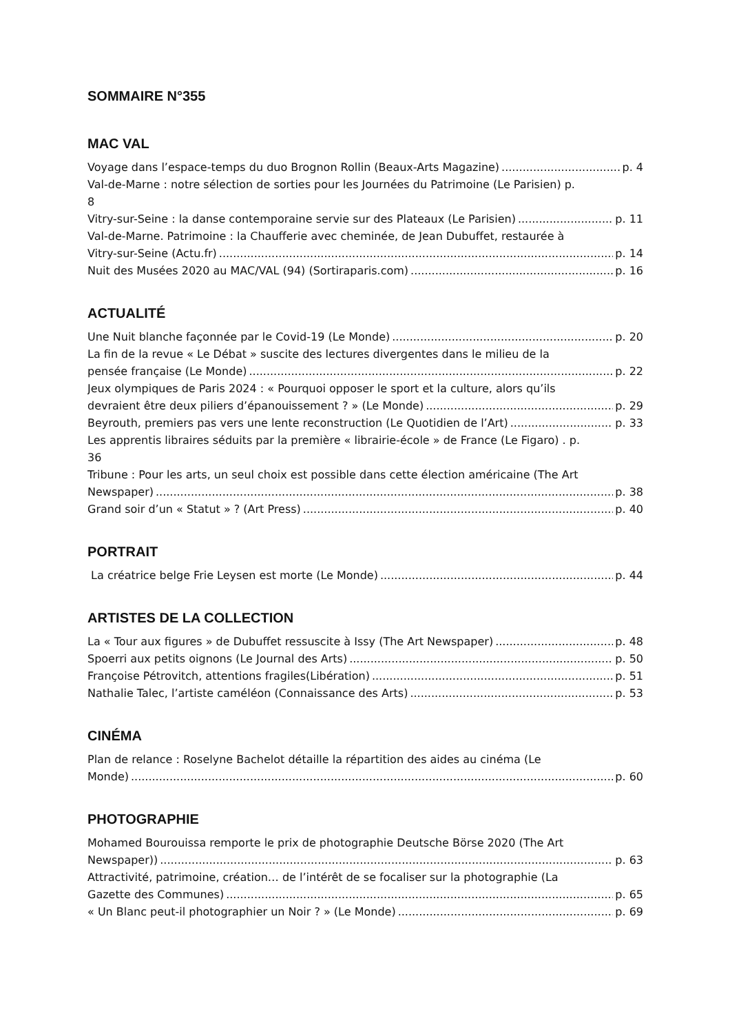SOMMAIRE N°355
MAC VAL
Voyage dans l’espace-temps du duo Brognon Rollin (Beaux-Arts Magazine) p. 4
Val-de-Marne : notre sélection de sorties pour les Journées du Patrimoine (Le Parisien) p.
8
Vitry-sur-Seine : la danse contemporaine servie sur des Plateaux (Le Parisien) p. 11
Val-de-Marne. Patrimoine : la Chaufferie avec cheminée, de Jean Dubuffet, restaurée à
Vitry-sur-Seine (Actu.fr) p. 14
Nuit des Musées 2020 au MAC/VAL (94) (Sortiraparis.com) p. 16
ACTUALITÉ
Une Nuit blanche façonnée par le Covid-19 (Le Monde) p. 20
La fin de la revue « Le Débat » suscite des lectures divergentes dans le milieu de la
pensée française (Le Monde) p. 22
Jeux olympiques de Paris 2024 : « Pourquoi opposer le sport et la culture, alors qu’ils
devraient être deux piliers d’épanouissement ? » (Le Monde) p. 29
Beyrouth, premiers pas vers une lente reconstruction (Le Quotidien de l’Art) p. 33
Les apprentis libraires séduits par la première « librairie-école » de France (Le Figaro) . p.
36
Tribune : Pour les arts, un seul choix est possible dans cette élection américaine (The Art
Newspaper) p. 38
Grand soir d’un « Statut » ? (Art Press) p. 40
PORTRAIT
La créatrice belge Frie Leysen est morte (Le Monde) p. 44
ARTISTES DE LA COLLECTION
La « Tour aux figures » de Dubuffet ressuscite à Issy (The Art Newspaper) p. 48
Spoerri aux petits oignons (Le Journal des Arts) p. 50
Françoise Pétrovitch, attentions fragiles(Libération) p. 51
Nathalie Talec, l’artiste caméléon (Connaissance des Arts) p. 53
CINÉMA
Plan de relance : Roselyne Bachelot détaille la répartition des aides au cinéma (Le
Monde) p. 60
PHOTOGRAPHIE
Mohamed Bourouissa remporte le prix de photographie Deutsche Börse 2020 (The Art
Newspaper)) p. 63
Attractivité, patrimoine, création… de l’intérêt de se focaliser sur la photographie (La
Gazette des Communes) p. 65
« Un Blanc peut-il photographier un Noir ? » (Le Monde) p. 69